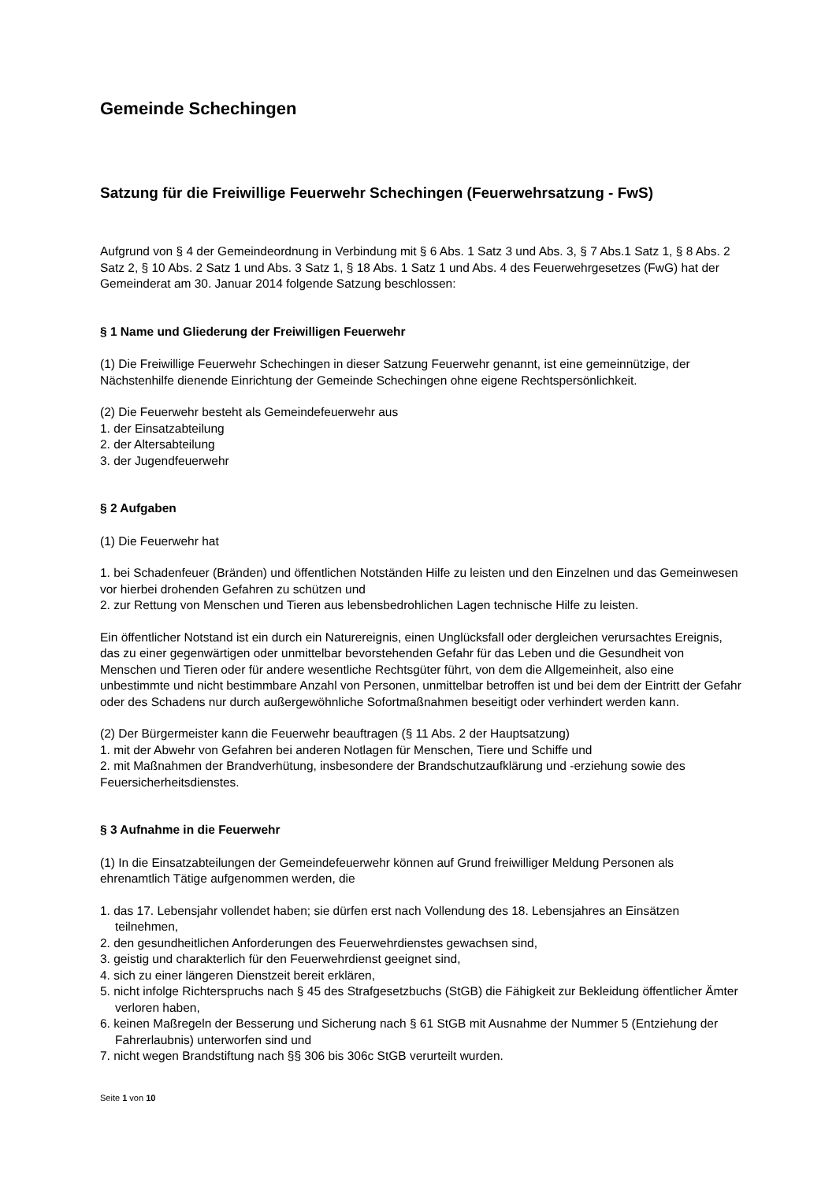Gemeinde Schechingen
Satzung für die Freiwillige Feuerwehr Schechingen (Feuerwehrsatzung - FwS)
Aufgrund von § 4 der Gemeindeordnung in Verbindung mit § 6 Abs. 1 Satz 3 und Abs. 3, § 7 Abs.1 Satz 1, § 8 Abs. 2 Satz 2, § 10 Abs. 2 Satz 1 und Abs. 3 Satz 1, § 18 Abs. 1 Satz 1 und Abs. 4 des Feuerwehrgesetzes (FwG) hat der Gemeinderat am 30. Januar 2014 folgende Satzung beschlossen:
§ 1 Name und Gliederung der Freiwilligen Feuerwehr
(1) Die Freiwillige Feuerwehr Schechingen in dieser Satzung Feuerwehr genannt, ist eine gemeinnützige, der Nächstenhilfe dienende Einrichtung der Gemeinde Schechingen ohne eigene Rechtspersönlichkeit.
(2) Die Feuerwehr besteht als Gemeindefeuerwehr aus
1. der Einsatzabteilung
2. der Altersabteilung
3. der Jugendfeuerwehr
§ 2 Aufgaben
(1) Die Feuerwehr hat
1. bei Schadenfeuer (Bränden) und öffentlichen Notständen Hilfe zu leisten und den Einzelnen und das Gemeinwesen vor hierbei drohenden Gefahren zu schützen und
2. zur Rettung von Menschen und Tieren aus lebensbedrohlichen Lagen technische Hilfe zu leisten.
Ein öffentlicher Notstand ist ein durch ein Naturereignis, einen Unglücksfall oder dergleichen verursachtes Ereignis, das zu einer gegenwärtigen oder unmittelbar bevorstehenden Gefahr für das Leben und die Gesundheit von Menschen und Tieren oder für andere wesentliche Rechtsgüter führt, von dem die Allgemeinheit, also eine unbestimmte und nicht bestimmbare Anzahl von Personen, unmittelbar betroffen ist und bei dem der Eintritt der Gefahr oder des Schadens nur durch außergewöhnliche Sofortmaßnahmen beseitigt oder verhindert werden kann.
(2) Der Bürgermeister kann die Feuerwehr beauftragen (§ 11 Abs. 2 der Hauptsatzung)
1. mit der Abwehr von Gefahren bei anderen Notlagen für Menschen, Tiere und Schiffe und
2. mit Maßnahmen der Brandverhütung, insbesondere der Brandschutzaufklärung und -erziehung sowie des Feuersicherheitsdienstes.
§ 3 Aufnahme in die Feuerwehr
(1) In die Einsatzabteilungen der Gemeindefeuerwehr können auf Grund freiwilliger Meldung Personen als ehrenamtlich Tätige aufgenommen werden, die
1. das 17. Lebensjahr vollendet haben; sie dürfen erst nach Vollendung des 18. Lebensjahres an Einsätzen teilnehmen,
2. den gesundheitlichen Anforderungen des Feuerwehrdienstes gewachsen sind,
3. geistig und charakterlich für den Feuerwehrdienst geeignet sind,
4. sich zu einer längeren Dienstzeit bereit erklären,
5. nicht infolge Richterspruchs nach § 45 des Strafgesetzbuchs (StGB) die Fähigkeit zur Bekleidung öffentlicher Ämter verloren haben,
6. keinen Maßregeln der Besserung und Sicherung nach § 61 StGB mit Ausnahme der Nummer 5 (Entziehung der Fahrerlaubnis) unterworfen sind und
7. nicht wegen Brandstiftung nach §§ 306 bis 306c StGB verurteilt wurden.
Seite 1 von 10